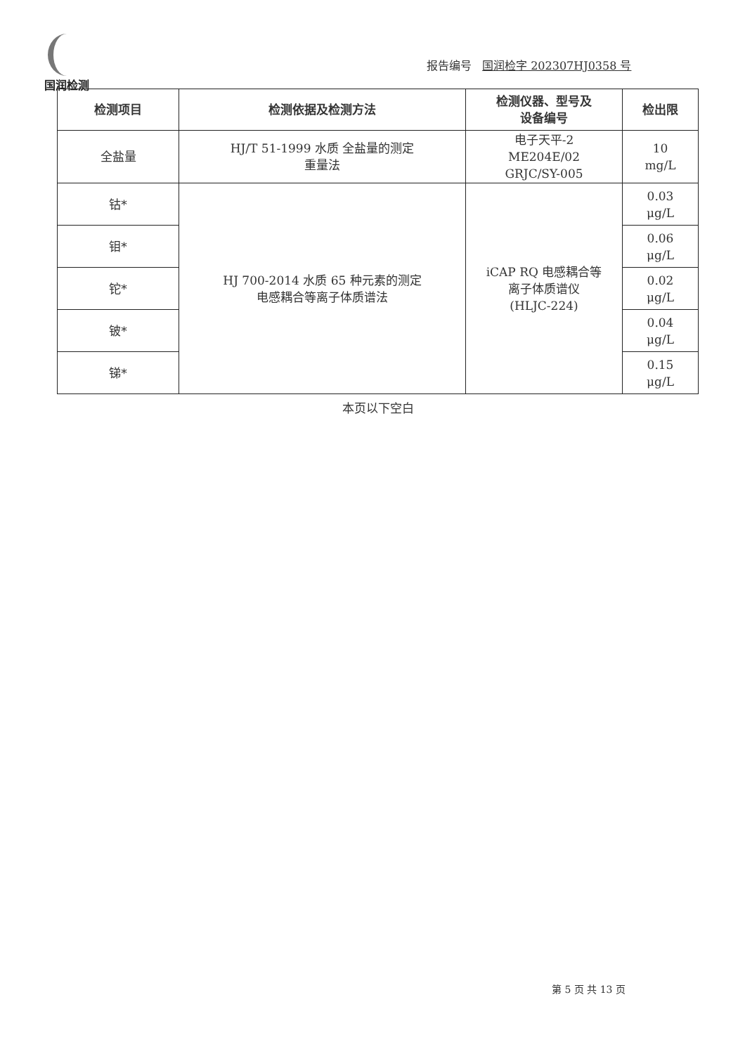国润检测
报告编号 国润检字 202307HJ0358 号
| 检测项目 | 检测依据及检测方法 | 检测仪器、型号及 设备编号 | 检出限 |
| --- | --- | --- | --- |
| 全盐量 | HJ/T 51-1999 水质 全盐量的测定 重量法 | 电子天平-2 ME204E/02 GRJC/SY-005 | 10 mg/L |
| 钴* | HJ 700-2014 水质 65 种元素的测定 电感耦合等离子体质谱法 | iCAP RQ 电感耦合等 离子体质谱仪 (HLJC-224) | 0.03 μg/L |
| 钼* | | | 0.06 μg/L |
| 铊* | | | 0.02 μg/L |
| 铍* | | | 0.04 μg/L |
| 锑* | | | 0.15 μg/L |
本页以下空白
第 5 页 共 13 页